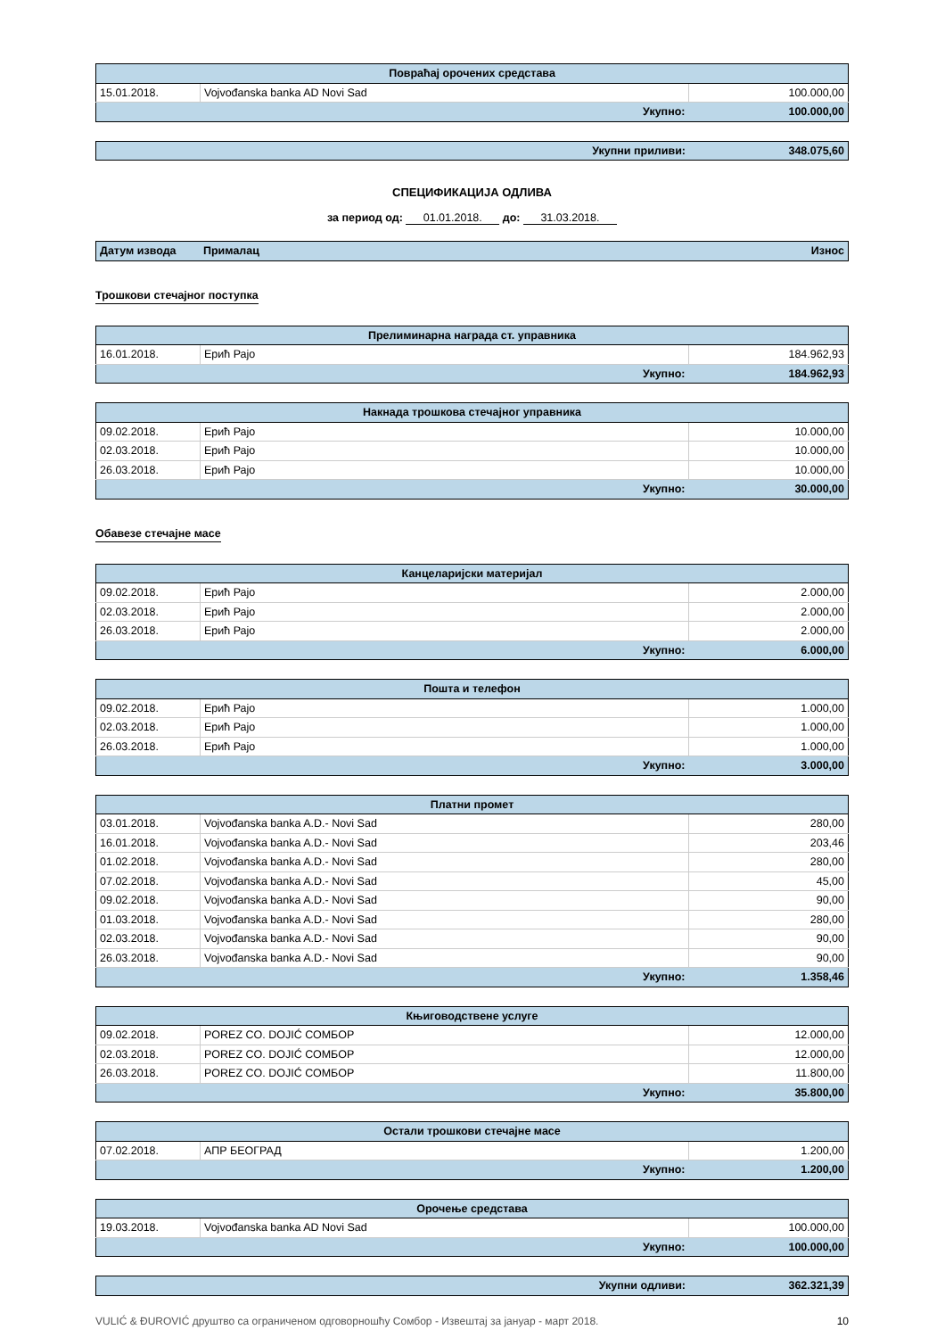| Повраћај орочених средстава | | |
| --- | --- | --- |
| 15.01.2018. | Vojvođanska banka AD Novi Sad | 100.000,00 |
| Укупно: | | 100.000,00 |
| Укупни приливи: | 348.075,60 |
СПЕЦИФИКАЦИЈА ОДЛИВА
за период од: 01.01.2018. до: 31.03.2018.
| Датум извода | Прималац | Износ |
Трошкови стечајног поступка
| Прелиминарна награда ст. управника | | |
| --- | --- | --- |
| 16.01.2018. | Ерић Рајо | 184.962,93 |
| Укупно: | | 184.962,93 |
| Накнада трошкова стечајног управника | | |
| --- | --- | --- |
| 09.02.2018. | Ерић Рајо | 10.000,00 |
| 02.03.2018. | Ерић Рајо | 10.000,00 |
| 26.03.2018. | Ерић Рајо | 10.000,00 |
| Укупно: | | 30.000,00 |
Обавезе стечајне масе
| Канцеларијски материјал | | |
| --- | --- | --- |
| 09.02.2018. | Ерић Рајо | 2.000,00 |
| 02.03.2018. | Ерић Рајо | 2.000,00 |
| 26.03.2018. | Ерић Рајо | 2.000,00 |
| Укупно: | | 6.000,00 |
| Пошта и телефон | | |
| --- | --- | --- |
| 09.02.2018. | Ерић Рајо | 1.000,00 |
| 02.03.2018. | Ерић Рајо | 1.000,00 |
| 26.03.2018. | Ерић Рајо | 1.000,00 |
| Укупно: | | 3.000,00 |
| Платни промет | | |
| --- | --- | --- |
| 03.01.2018. | Vojvođanska banka A.D.- Novi Sad | 280,00 |
| 16.01.2018. | Vojvođanska banka A.D.- Novi Sad | 203,46 |
| 01.02.2018. | Vojvođanska banka A.D.- Novi Sad | 280,00 |
| 07.02.2018. | Vojvođanska banka A.D.- Novi Sad | 45,00 |
| 09.02.2018. | Vojvođanska banka A.D.- Novi Sad | 90,00 |
| 01.03.2018. | Vojvođanska banka A.D.- Novi Sad | 280,00 |
| 02.03.2018. | Vojvođanska banka A.D.- Novi Sad | 90,00 |
| 26.03.2018. | Vojvođanska banka A.D.- Novi Sad | 90,00 |
| Укупно: | | 1.358,46 |
| Књиговодствене услуге | | |
| --- | --- | --- |
| 09.02.2018. | POREZ CO. DOJIĆ СОМБОР | 12.000,00 |
| 02.03.2018. | POREZ CO. DOJIĆ СОМБОР | 12.000,00 |
| 26.03.2018. | POREZ CO. DOJIĆ СОМБОР | 11.800,00 |
| Укупно: | | 35.800,00 |
| Остали трошкови стечајне масе | | |
| --- | --- | --- |
| 07.02.2018. | АПР БЕОГРАД | 1.200,00 |
| Укупно: | | 1.200,00 |
| Орочење средстава | | |
| --- | --- | --- |
| 19.03.2018. | Vojvođanska banka AD Novi Sad | 100.000,00 |
| Укупно: | | 100.000,00 |
| Укупни одливи: | 362.321,39 |
VULIĆ & ĐUROVIĆ друштво са ограниченом одговорношћу Сомбор - Извештај за јануар - март 2018. 10